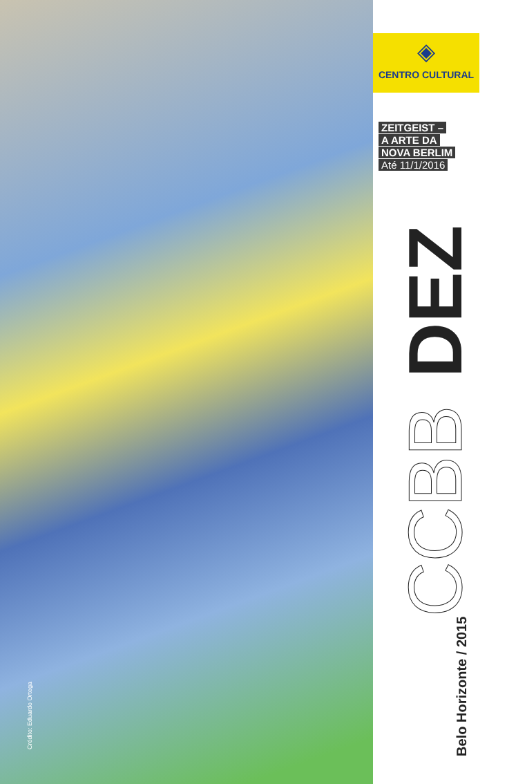Crédito: Eduardo Ortega
◈
CENTRO CULTURAL
ZEITGEIST –
A ARTE DA
NOVA BERLIM
Até 11/1/2016
Belo Horizonte / 2015 CCBB DEZ